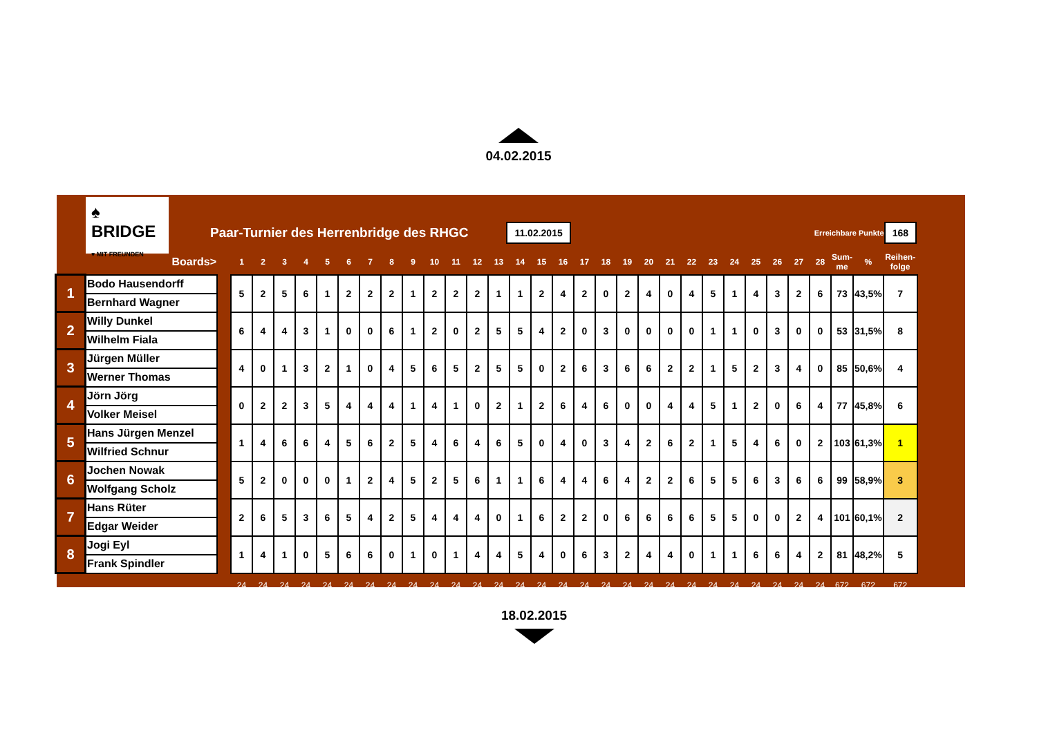04.02.2015
♠ BRIDGE
♥ MIT FREUNDEN
Paar-Turnier des Herrenbridge des RHGC
11.02.2015
Erreichbare Punkte
168
| | Boards> | | 1 | 2 | 3 | 4 | 5 | 6 | 7 | 8 | 9 | 10 | 11 | 12 | 13 | 14 | 15 | 16 | 17 | 18 | 19 | 20 | 21 | 22 | 23 | 24 | 25 | 26 | 27 | 28 | Sum- me | % | Reihen- folge |
| --- | --- | --- | --- | --- | --- | --- | --- | --- | --- | --- | --- | --- | --- | --- | --- | --- | --- | --- | --- | --- | --- | --- | --- | --- | --- | --- | --- | --- | --- | --- | --- | --- | --- |
| 1 | Bodo Hausendorff | | 5 | 2 | 5 | 6 | 1 | 2 | 2 | 2 | 1 | 2 | 2 | 2 | 1 | 1 | 2 | 4 | 2 | 0 | 2 | 4 | 0 | 4 | 5 | 1 | 4 | 3 | 2 | 6 | 73 | 43,5% | 7 |
| | Bernhard Wagner | | | | | | | | | | | | | | | | | | | | | | | | | | | | | | | | |
| 2 | Willy Dunkel | | 6 | 4 | 4 | 3 | 1 | 0 | 0 | 6 | 1 | 2 | 0 | 2 | 5 | 5 | 4 | 2 | 0 | 3 | 0 | 0 | 0 | 0 | 1 | 1 | 0 | 3 | 0 | 0 | 53 | 31,5% | 8 |
| | Wilhelm Fiala | | | | | | | | | | | | | | | | | | | | | | | | | | | | | | | | |
| 3 | Jürgen Müller | | 4 | 0 | 1 | 3 | 2 | 1 | 0 | 4 | 5 | 6 | 5 | 2 | 5 | 5 | 0 | 2 | 6 | 3 | 6 | 6 | 2 | 2 | 1 | 5 | 2 | 3 | 4 | 0 | 85 | 50,6% | 4 |
| | Werner Thomas | | | | | | | | | | | | | | | | | | | | | | | | | | | | | | | | |
| 4 | Jörn Jörg | | 0 | 2 | 2 | 3 | 5 | 4 | 4 | 4 | 1 | 4 | 1 | 0 | 2 | 1 | 2 | 6 | 4 | 6 | 0 | 0 | 4 | 4 | 5 | 1 | 2 | 0 | 6 | 4 | 77 | 45,8% | 6 |
| | Volker Meisel | | | | | | | | | | | | | | | | | | | | | | | | | | | | | | | | |
| 5 | Hans Jürgen Menzel | | 1 | 4 | 6 | 6 | 4 | 5 | 6 | 2 | 5 | 4 | 6 | 4 | 6 | 5 | 0 | 4 | 0 | 3 | 4 | 2 | 6 | 2 | 1 | 5 | 4 | 6 | 0 | 2 | 103 | 61,3% | 1 |
| | Wilfried Schnur | | | | | | | | | | | | | | | | | | | | | | | | | | | | | | | | |
| 6 | Jochen Nowak | | 5 | 2 | 0 | 0 | 0 | 1 | 2 | 4 | 5 | 2 | 5 | 6 | 1 | 1 | 6 | 4 | 4 | 6 | 4 | 2 | 2 | 6 | 5 | 5 | 6 | 3 | 6 | 6 | 99 | 58,9% | 3 |
| | Wolfgang Scholz | | | | | | | | | | | | | | | | | | | | | | | | | | | | | | | | |
| 7 | Hans Rüter | | 2 | 6 | 5 | 3 | 6 | 5 | 4 | 2 | 5 | 4 | 4 | 4 | 0 | 1 | 6 | 2 | 2 | 0 | 6 | 6 | 6 | 6 | 5 | 5 | 0 | 0 | 2 | 4 | 101 | 60,1% | 2 |
| | Edgar Weider | | | | | | | | | | | | | | | | | | | | | | | | | | | | | | | | |
| 8 | Jogi Eyl | | 1 | 4 | 1 | 0 | 5 | 6 | 6 | 0 | 1 | 0 | 1 | 4 | 4 | 5 | 4 | 0 | 6 | 3 | 2 | 4 | 4 | 0 | 1 | 1 | 6 | 6 | 4 | 2 | 81 | 48,2% | 5 |
| | Frank Spindler | | | | | | | | | | | | | | | | | | | | | | | | | | | | | | | | |
| | | | 24 | 24 | 24 | 24 | 24 | 24 | 24 | 24 | 24 | 24 | 24 | 24 | 24 | 24 | 24 | 24 | 24 | 24 | 24 | 24 | 24 | 24 | 24 | 24 | 24 | 24 | 24 | 24 | 672 | 672 | 672 |
18.02.2015